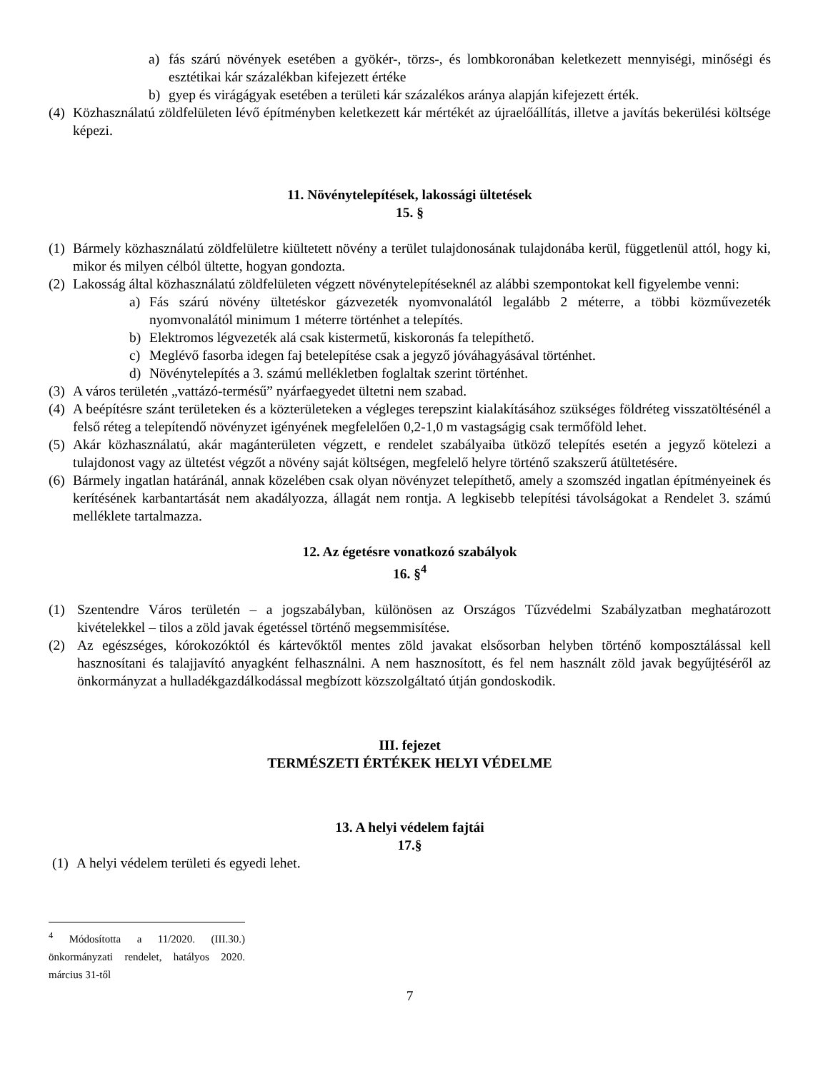a) fás szárú növények esetében a gyökér-, törzs-, és lombkoronában keletkezett mennyiségi, minőségi és esztétikai kár százalékban kifejezett értéke
b) gyep és virágágyak esetében a területi kár százalékos aránya alapján kifejezett érték.
(4) Közhasználatú zöldfelületen lévő építményben keletkezett kár mértékét az újraelőállítás, illetve a javítás bekerülési költsége képezi.
11. Növénytelepítések, lakossági ültetések
15. §
(1) Bármely közhasználatú zöldfelületre kiültetett növény a terület tulajdonosának tulajdonába kerül, függetlenül attól, hogy ki, mikor és milyen célból ültette, hogyan gondozta.
(2) Lakosság által közhasználatú zöldfelületen végzett növénytelepítéseknél az alábbi szempontokat kell figyelembe venni:
a) Fás szárú növény ültetéskor gázvezeték nyomvonalától legalább 2 méterre, a többi közművezeték nyomvonalától minimum 1 méterre történhet a telepítés.
b) Elektromos légvezeték alá csak kistermetű, kiskoronás fa telepíthető.
c) Meglévő fasorba idegen faj betelepítése csak a jegyző jóváhagyásával történhet.
d) Növénytelepítés a 3. számú mellékletben foglaltak szerint történhet.
(3) A város területén „vattázó-termésű” nyárfaegyedet ültetni nem szabad.
(4) A beépítésre szánt területeken és a közterületeken a végleges terepszint kialakításához szükséges földréteg visszatöltésénél a felső réteg a telepítendő növényzet igényének megfelelően 0,2-1,0 m vastagságig csak termőföld lehet.
(5) Akár közhasználatú, akár magánterületen végzett, e rendelet szabályaiba ütköző telepítés esetén a jegyző kötelezi a tulajdonost vagy az ültetést végzőt a növény saját költségen, megfelelő helyre történő szakszerű átültetésére.
(6) Bármely ingatlan határánál, annak közelében csak olyan növényzet telepíthető, amely a szomszéd ingatlan építményeinek és kerítésének karbantartását nem akadályozza, állagát nem rontja. A legkisebb telepítési távolságokat a Rendelet 3. számú melléklete tartalmazza.
12. Az égetésre vonatkozó szabályok
16. §<sup>4</sup>
(1) Szentendre Város területén – a jogszabályban, különösen az Országos Tűzvédelmi Szabályzatban meghatározott kivételekkel – tilos a zöld javak égetéssel történő megsemmisítése.
(2) Az egészséges, kórokozóktól és kártevőktől mentes zöld javakat elsősorban helyben történő komposztálással kell hasznosítani és talajjavító anyagként felhasználni. A nem hasznosított, és fel nem használt zöld javak begyűjtéséről az önkormányzat a hulladékgazdálkodással megbízott közszolgáltató útján gondoskodik.
III. fejezet
TERMÉSZETI ÉRTÉKEK HELYI VÉDELME
13. A helyi védelem fajtái
17.§
(1) A helyi védelem területi és egyedi lehet.
<sup>4</sup> Módosította a 11/2020. (III.30.) önkormányzati rendelet, hatályos 2020. március 31-től
7